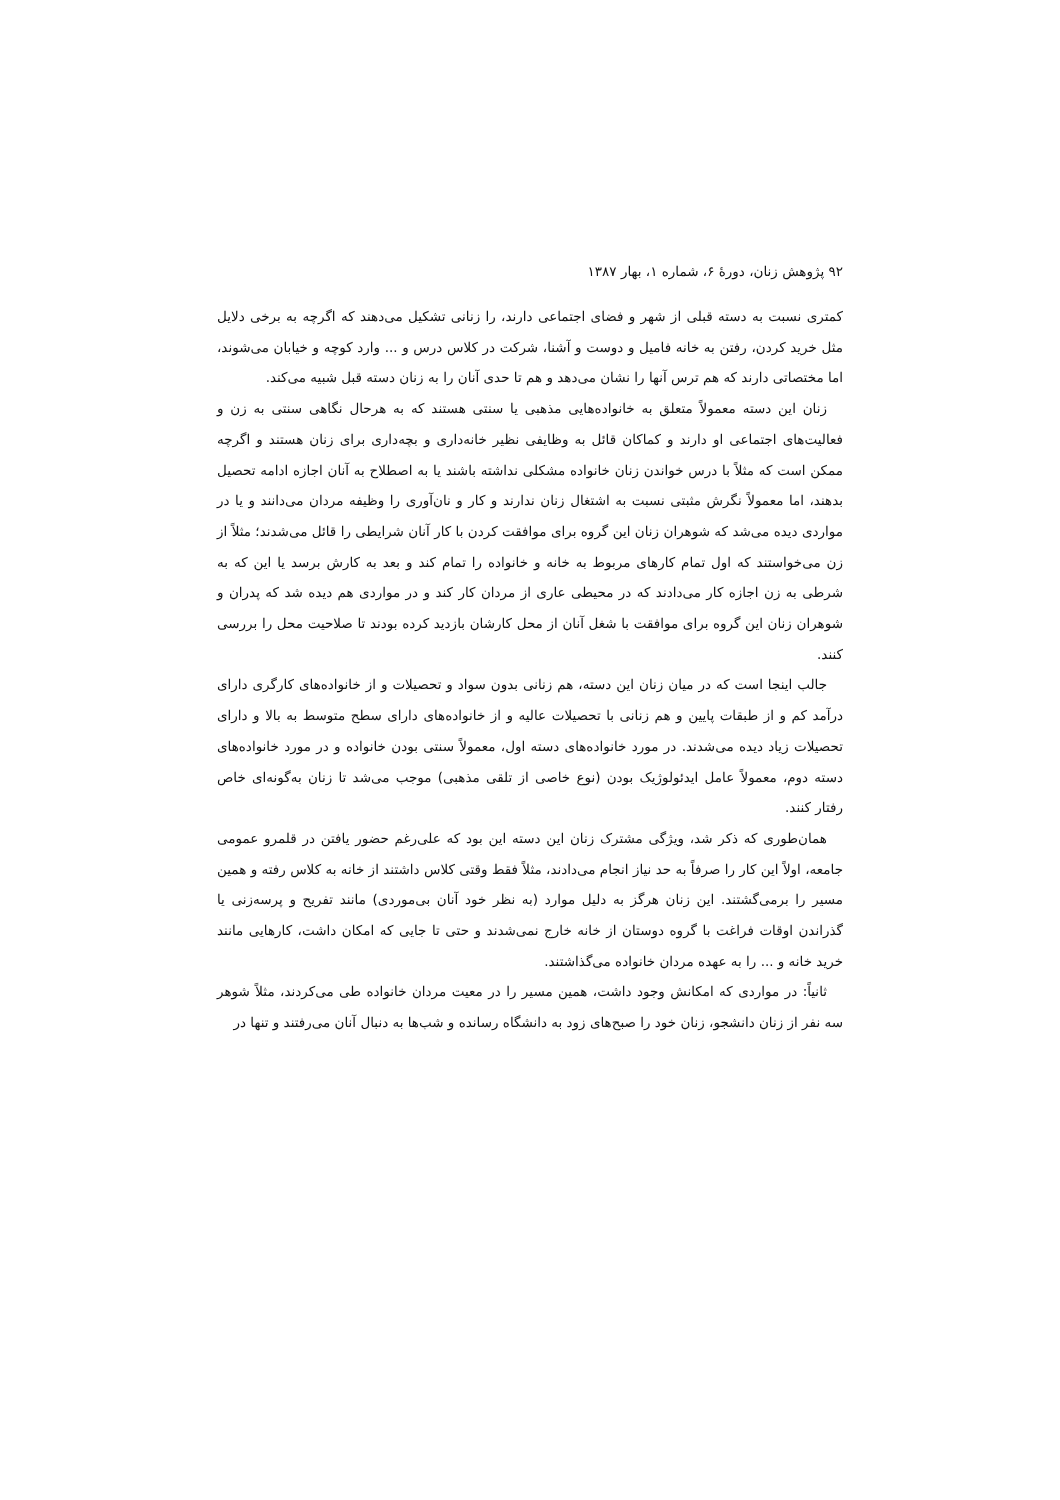۹۲ پژوهش زنان، دورهٔ ۶، شماره ۱، بهار ۱۳۸۷
کمتری نسبت به دسته قبلی از شهر و فضای اجتماعی دارند، را زنانی تشکیل می‌دهند که اگرچه به برخی دلایل مثل خرید کردن، رفتن به خانه فامیل و دوست و آشنا، شرکت در کلاس درس و ... وارد کوچه و خیابان می‌شوند، اما مختصاتی دارند که هم ترس آنها را نشان می‌دهد و هم تا حدی آنان را به زنان دسته قبل شبیه می‌کند.
زنان این دسته معمولاً متعلق به خانواده‌هایی مذهبی یا سنتی هستند که به هرحال نگاهی سنتی به زن و فعالیت‌های اجتماعی او دارند و کماکان قائل به وظایفی نظیر خانه‌داری و بچه‌داری برای زنان هستند و اگرچه ممکن است که مثلاً با درس خواندن زنان خانواده مشکلی نداشته باشند یا به اصطلاح به آنان اجازه ادامه تحصیل بدهند، اما معمولاً نگرش مثبتی نسبت به اشتغال زنان ندارند و کار و نان‌آوری را وظیفه مردان می‌دانند و یا در مواردی دیده می‌شد که شوهران زنان این گروه برای موافقت کردن با کار آنان شرایطی را قائل می‌شدند؛ مثلاً از زن می‌خواستند که اول تمام کارهای مربوط به خانه و خانواده را تمام کند و بعد به کارش برسد یا این که به شرطی به زن اجازه کار می‌دادند که در محیطی عاری از مردان کار کند و در مواردی هم دیده شد که پدران و شوهران زنان این گروه برای موافقت با شغل آنان از محل کارشان بازدید کرده بودند تا صلاحیت محل را بررسی کنند.
جالب اینجا است که در میان زنان این دسته، هم زنانی بدون سواد و تحصیلات و از خانواده‌های کارگری دارای درآمد کم و از طبقات پایین و هم زنانی با تحصیلات عالیه و از خانواده‌های دارای سطح متوسط به بالا و دارای تحصیلات زیاد دیده می‌شدند. در مورد خانواده‌های دسته اول، معمولاً سنتی بودن خانواده و در مورد خانواده‌های دسته دوم، معمولاً عامل ایدئولوژیک بودن (نوع خاصی از تلقی مذهبی) موجب می‌شد تا زنان به‌گونه‌ای خاص رفتار کنند.
همان‌طوری که ذکر شد، ویژگی مشترک زنان این دسته این بود که علی‌رغم حضور یافتن در قلمرو عمومی جامعه، اولاً این کار را صرفاً به حد نیاز انجام می‌دادند، مثلاً فقط وقتی کلاس داشتند از خانه به کلاس رفته و همین مسیر را برمی‌گشتند. این زنان هرگز به دلیل موارد (به نظر خود آنان بی‌موردی) مانند تفریح و پرسه‌زنی یا گذراندن اوقات فراغت با گروه دوستان از خانه خارج نمی‌شدند و حتی تا جایی که امکان داشت، کارهایی مانند خرید خانه و ... را به عهده مردان خانواده می‌گذاشتند.
ثانیاً: در مواردی که امکانش وجود داشت، همین مسیر را در معیت مردان خانواده طی می‌کردند، مثلاً شوهر سه نفر از زنان دانشجو، زنان خود را صبح‌های زود به دانشگاه رسانده و شب‌ها به دنبال آنان می‌رفتند و تنها در